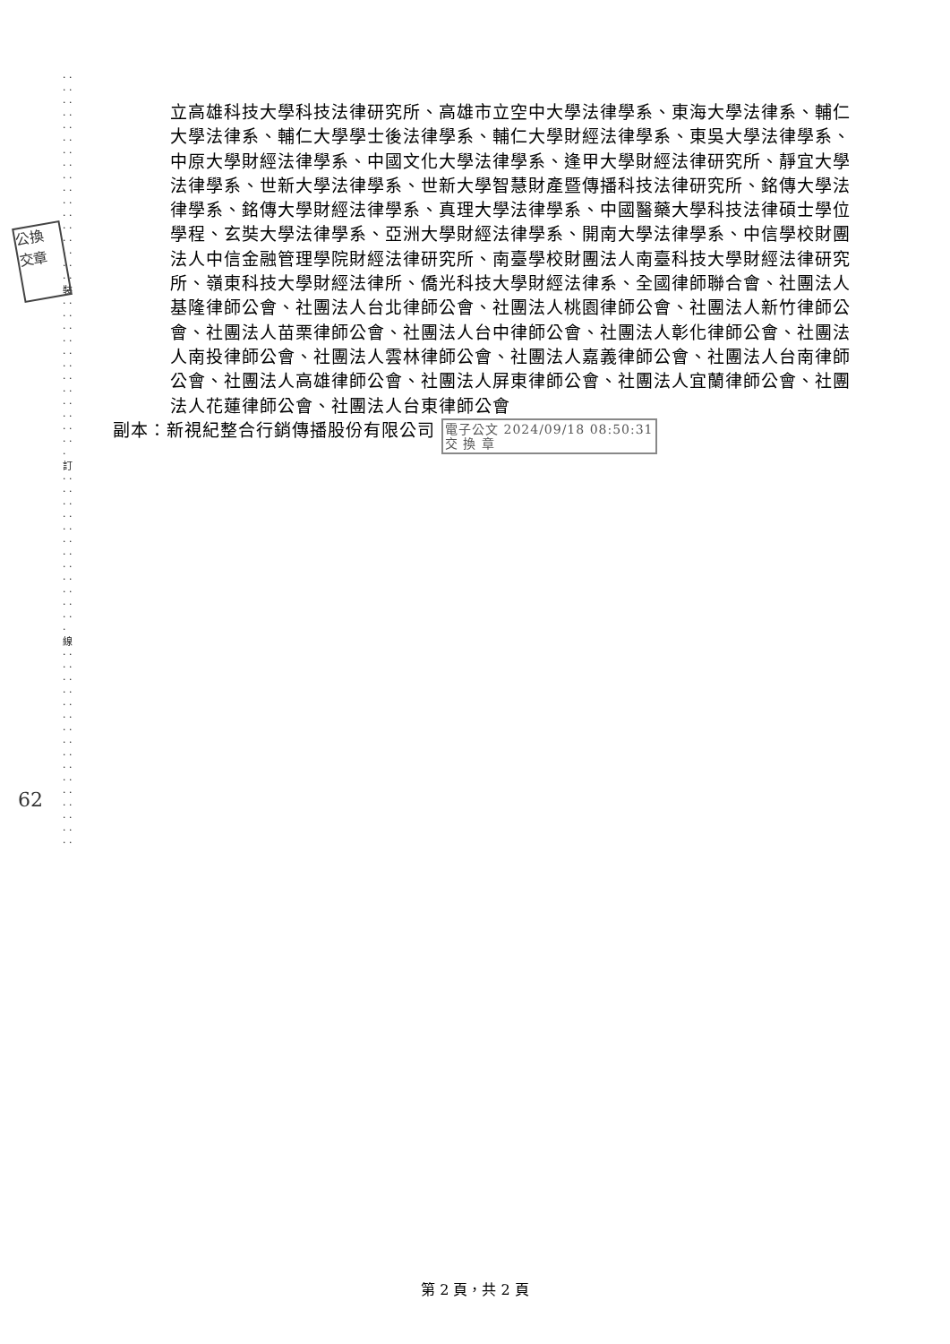· · · · · · · · · · · · · · · · · · · · · · · · · · · · · · · · · · 裝 · · · · · · · · · · · · · · · · · · · · · · · · · 訂 · · · · · · · · · · · · · · · · · · · · · · · · · 線 · · · · · · · · · · · · · · · · · · · · · · · · · · · · · · · ·
公換
交章
62
立高雄科技大學科技法律研究所、高雄市立空中大學法律學系、東海大學法律系、輔仁大學法律系、輔仁大學學士後法律學系、輔仁大學財經法律學系、東吳大學法律學系、中原大學財經法律學系、中國文化大學法律學系、逢甲大學財經法律研究所、靜宜大學法律學系、世新大學法律學系、世新大學智慧財產暨傳播科技法律研究所、銘傳大學法律學系、銘傳大學財經法律學系、真理大學法律學系、中國醫藥大學科技法律碩士學位學程、玄奘大學法律學系、亞洲大學財經法律學系、開南大學法律學系、中信學校財團法人中信金融管理學院財經法律研究所、南臺學校財團法人南臺科技大學財經法律研究所、嶺東科技大學財經法律所、僑光科技大學財經法律系、全國律師聯合會、社團法人基隆律師公會、社團法人台北律師公會、社團法人桃園律師公會、社團法人新竹律師公會、社團法人苗栗律師公會、社團法人台中律師公會、社團法人彰化律師公會、社團法人南投律師公會、社團法人雲林律師公會、社團法人嘉義律師公會、社團法人台南律師公會、社團法人高雄律師公會、社團法人屏東律師公會、社團法人宜蘭律師公會、社團法人花蓮律師公會、社團法人台東律師公會
副本：新視紀整合行銷傳播股份有限公司 電子公文 2024/09/18 08:50:31
交 換 章
第 2 頁，共 2 頁